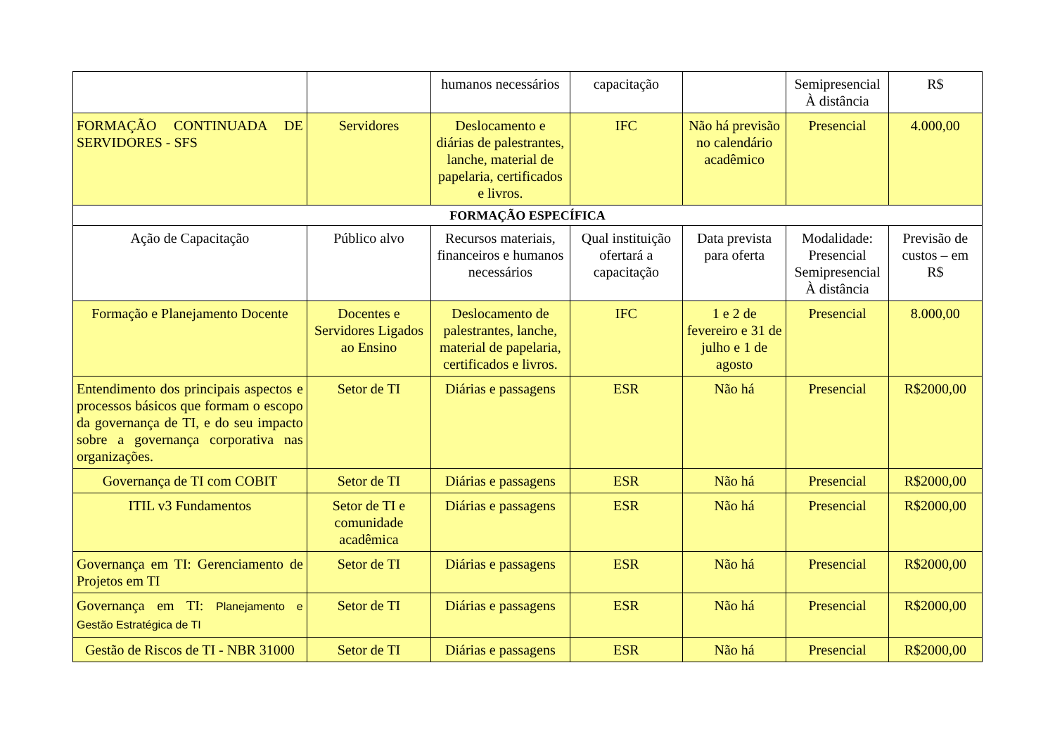| | | humanos necessários | capacitação | | Semipresencial À distância | R$ |
| FORMAÇÃO CONTINUADA DE SERVIDORES - SFS | Servidores | Deslocamento e diárias de palestrantes, lanche, material de papelaria, certificados e livros. | IFC | Não há previsão no calendário acadêmico | Presencial | 4.000,00 |
| FORMAÇÃO ESPECÍFICA | | | | | | |
| Ação de Capacitação | Público alvo | Recursos materiais, financeiros e humanos necessários | Qual instituição ofertará a capacitação | Data prevista para oferta | Modalidade: Presencial Semipresencial À distância | Previsão de custos – em R$ |
| Formação e Planejamento Docente | Docentes e Servidores Ligados ao Ensino | Deslocamento de palestrantes, lanche, material de papelaria, certificados e livros. | IFC | 1 e 2 de fevereiro e 31 de julho e 1 de agosto | Presencial | 8.000,00 |
| Entendimento dos principais aspectos e processos básicos que formam o escopo da governança de TI, e do seu impacto sobre a governança corporativa nas organizações. | Setor de TI | Diárias e passagens | ESR | Não há | Presencial | R$2000,00 |
| Governança de TI com COBIT | Setor de TI | Diárias e passagens | ESR | Não há | Presencial | R$2000,00 |
| ITIL v3 Fundamentos | Setor de TI e comunidade acadêmica | Diárias e passagens | ESR | Não há | Presencial | R$2000,00 |
| Governança em TI: Gerenciamento de Projetos em TI | Setor de TI | Diárias e passagens | ESR | Não há | Presencial | R$2000,00 |
| Governança em TI: Planejamento e Gestão Estratégica de TI | Setor de TI | Diárias e passagens | ESR | Não há | Presencial | R$2000,00 |
| Gestão de Riscos de TI - NBR 31000 | Setor de TI | Diárias e passagens | ESR | Não há | Presencial | R$2000,00 |